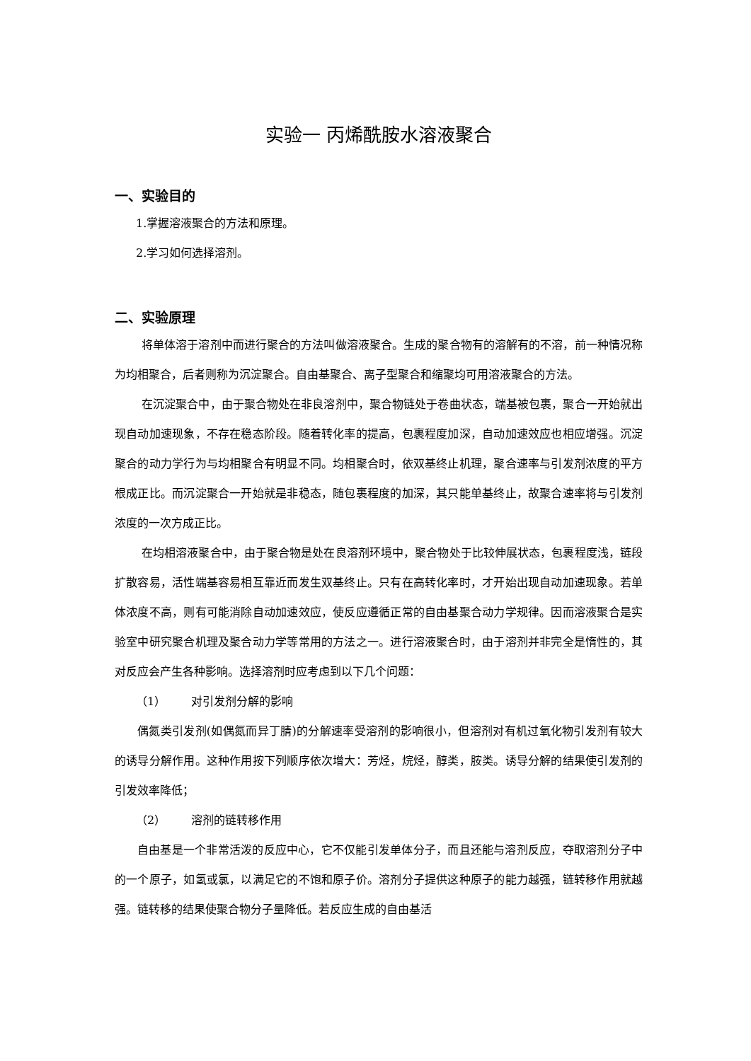实验一 丙烯酰胺水溶液聚合
一、实验目的
1.掌握溶液聚合的方法和原理。
2.学习如何选择溶剂。
二、实验原理
将单体溶于溶剂中而进行聚合的方法叫做溶液聚合。生成的聚合物有的溶解有的不溶，前一种情况称为均相聚合，后者则称为沉淀聚合。自由基聚合、离子型聚合和缩聚均可用溶液聚合的方法。
在沉淀聚合中，由于聚合物处在非良溶剂中，聚合物链处于卷曲状态，端基被包裹，聚合一开始就出现自动加速现象，不存在稳态阶段。随着转化率的提高，包裹程度加深，自动加速效应也相应增强。沉淀聚合的动力学行为与均相聚合有明显不同。均相聚合时，依双基终止机理，聚合速率与引发剂浓度的平方根成正比。而沉淀聚合一开始就是非稳态，随包裹程度的加深，其只能单基终止，故聚合速率将与引发剂浓度的一次方成正比。
在均相溶液聚合中，由于聚合物是处在良溶剂环境中，聚合物处于比较伸展状态，包裹程度浅，链段扩散容易，活性端基容易相互靠近而发生双基终止。只有在高转化率时，才开始出现自动加速现象。若单体浓度不高，则有可能消除自动加速效应，使反应遵循正常的自由基聚合动力学规律。因而溶液聚合是实验室中研究聚合机理及聚合动力学等常用的方法之一。进行溶液聚合时，由于溶剂并非完全是惰性的，其对反应会产生各种影响。选择溶剂时应考虑到以下几个问题：
（1） 对引发剂分解的影响
偶氮类引发剂(如偶氮而异丁腈)的分解速率受溶剂的影响很小，但溶剂对有机过氧化物引发剂有较大的诱导分解作用。这种作用按下列顺序依次增大：芳烃，烷烃，醇类，胺类。诱导分解的结果使引发剂的引发效率降低；
（2） 溶剂的链转移作用
自由基是一个非常活泼的反应中心，它不仅能引发单体分子，而且还能与溶剂反应，夺取溶剂分子中的一个原子，如氢或氯，以满足它的不饱和原子价。溶剂分子提供这种原子的能力越强，链转移作用就越强。链转移的结果使聚合物分子量降低。若反应生成的自由基活